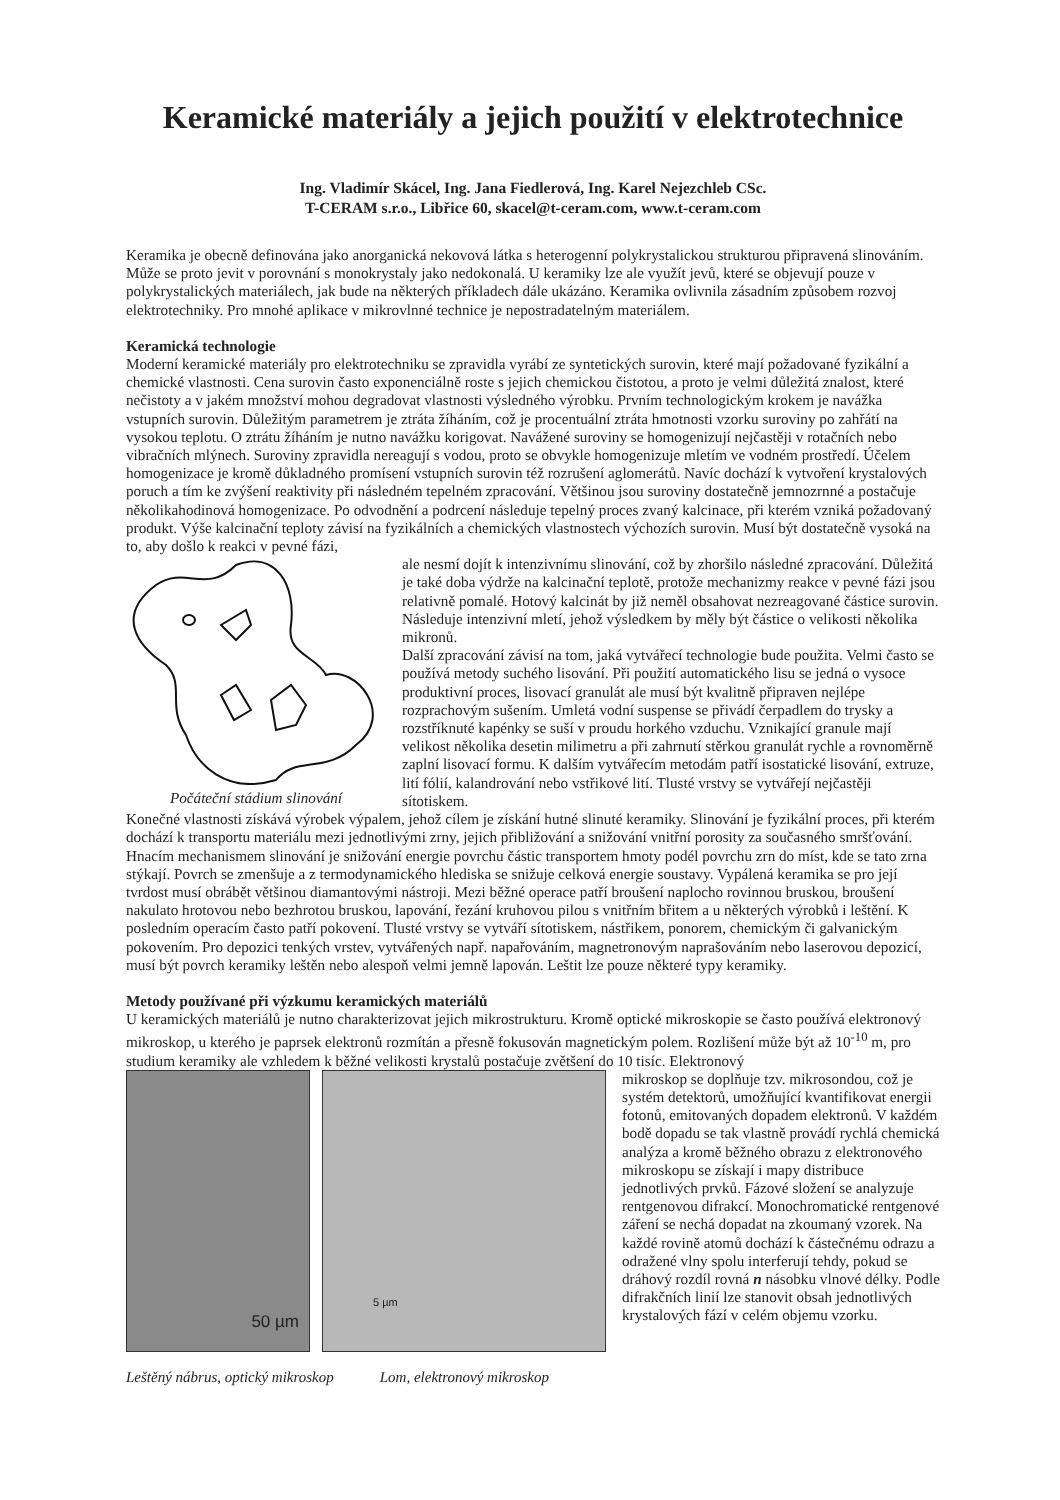Keramické materiály a jejich použití v elektrotechnice
Ing. Vladimír Skácel, Ing. Jana Fiedlerová, Ing. Karel Nejezchleb CSc.
T-CERAM s.r.o., Libřice 60, skacel@t-ceram.com, www.t-ceram.com
Keramika je obecně definována jako anorganická nekovová látka s heterogenní polykrystalickou strukturou připravená slinováním. Může se proto jevit v porovnání s monokrystaly jako nedokonalá. U keramiky lze ale využít jevů, které se objevují pouze v polykrystalických materiálech, jak bude na některých příkladech dále ukázáno. Keramika ovlivnila zásadním způsobem rozvoj elektrotechniky. Pro mnohé aplikace v mikrovlnné technice je nepostradatelným materiálem.
Keramická technologie
Moderní keramické materiály pro elektrotechniku se zpravidla vyrábí ze syntetických surovin, které mají požadované fyzikální a chemické vlastnosti. Cena surovin často exponenciálně roste s jejich chemickou čistotou, a proto je velmi důležitá znalost, které nečistoty a v jakém množství mohou degradovat vlastnosti výsledného výrobku. Prvním technologickým krokem je navážka vstupních surovin. Důležitým parametrem je ztráta žíháním, což je procentuální ztráta hmotnosti vzorku suroviny po zahřátí na vysokou teplotu. O ztrátu žíháním je nutno navážku korigovat. Navážené suroviny se homogenizují nejčastěji v rotačních nebo vibračních mlýnech. Suroviny zpravidla nereagují s vodou, proto se obvykle homogenizuje mletím ve vodném prostředí. Účelem homogenizace je kromě důkladného promísení vstupních surovin též rozrušení aglomerátů. Navíc dochází k vytvoření krystalových poruch a tím ke zvýšení reaktivity při následném tepelném zpracování. Většinou jsou suroviny dostatečně jemnozrnné a postačuje několikahodinová homogenizace. Po odvodnění a podrcení následuje tepelný proces zvaný kalcinace, při kterém vzniká požadovaný produkt. Výše kalcinační teploty závisí na fyzikálních a chemických vlastnostech výchozích surovin. Musí být dostatečně vysoká na to, aby došlo k reakci v pevné fázi,
Počáteční stádium slinování ale nesmí dojít k intenzivnímu slinování, což by zhoršilo následné zpracování. Důležitá je také doba výdrže na kalcinační teplotě, protože mechanizmy reakce v pevné fázi jsou relativně pomalé. Hotový kalcinát by již neměl obsahovat nezreagované částice surovin. Následuje intenzivní mletí, jehož výsledkem by měly být částice o velikosti několika mikronů.
Další zpracování závisí na tom, jaká vytvářecí technologie bude použita. Velmi často se používá metody suchého lisování. Při použití automatického lisu se jedná o vysoce produktivní proces, lisovací granulát ale musí být kvalitně připraven nejlépe rozprachovým sušením. Umletá vodní suspense se přivádí čerpadlem do trysky a rozstříknuté kapénky se suší v proudu horkého vzduchu. Vznikající granule mají velikost několika desetin milimetru a při zahrnutí stěrkou granulát rychle a rovnoměrně zaplní lisovací formu. K dalším vytvářecím metodám patří isostatické lisování, extruze, lití fólií, kalandrování nebo vstřikové lití. Tlusté vrstvy se vytvářejí nejčastěji sítotiskem.
Konečné vlastnosti získává výrobek výpalem, jehož cílem je získání hutné slinuté keramiky. Slinování je fyzikální proces, při kterém dochází k transportu materiálu mezi jednotlivými zrny, jejich přibližování a snižování vnitřní porosity za současného smršťování. Hnacím mechanismem slinování je snižování energie povrchu částic transportem hmoty podél povrchu zrn do míst, kde se tato zrna stýkají. Povrch se zmenšuje a z termodynamického hlediska se snižuje celková energie soustavy. Vypálená keramika se pro její tvrdost musí obrábět většinou diamantovými nástroji. Mezi běžné operace patří broušení naplocho rovinnou bruskou, broušení nakulato hrotovou nebo bezhrotou bruskou, lapování, řezání kruhovou pilou s vnitřním břitem a u některých výrobků i leštění. K posledním operacím často patří pokovení. Tlusté vrstvy se vytváří sítotiskem, nástřikem, ponorem, chemickým či galvanickým pokovením. Pro depozici tenkých vrstev, vytvářených např. napařováním, magnetronovým naprašováním nebo laserovou depozicí, musí být povrch keramiky leštěn nebo alespoň velmi jemně lapován. Leštit lze pouze některé typy keramiky.
Metody používané při výzkumu keramických materiálů
U keramických materiálů je nutno charakterizovat jejich mikrostrukturu. Kromě optické mikroskopie se často používá elektronový mikroskop, u kterého je paprsek elektronů rozmítán a přesně fokusován magnetickým polem. Rozlišení může být až 10<sup>-10</sup> m, pro studium keramiky ale vzhledem k běžné velikosti krystalů postačuje zvětšení do 10 tisíc. Elektronový
50 µm
5 µm
Leštěný nábrus, optický mikroskop Lom, elektronový mikroskop
mikroskop se doplňuje tzv. mikrosondou, což je systém detektorů, umožňující kvantifikovat energii fotonů, emitovaných dopadem elektronů. V každém bodě dopadu se tak vlastně provádí rychlá chemická analýza a kromě běžného obrazu z elektronového mikroskopu se získají i mapy distribuce jednotlivých prvků. Fázové složení se analyzuje rentgenovou difrakcí. Monochromatické rentgenové záření se nechá dopadat na zkoumaný vzorek. Na každé rovině atomů dochází k částečnému odrazu a odražené vlny spolu interferují tehdy, pokud se dráhový rozdíl rovná n násobku vlnové délky. Podle difrakčních linií lze stanovit obsah jednotlivých krystalových fází v celém objemu vzorku.